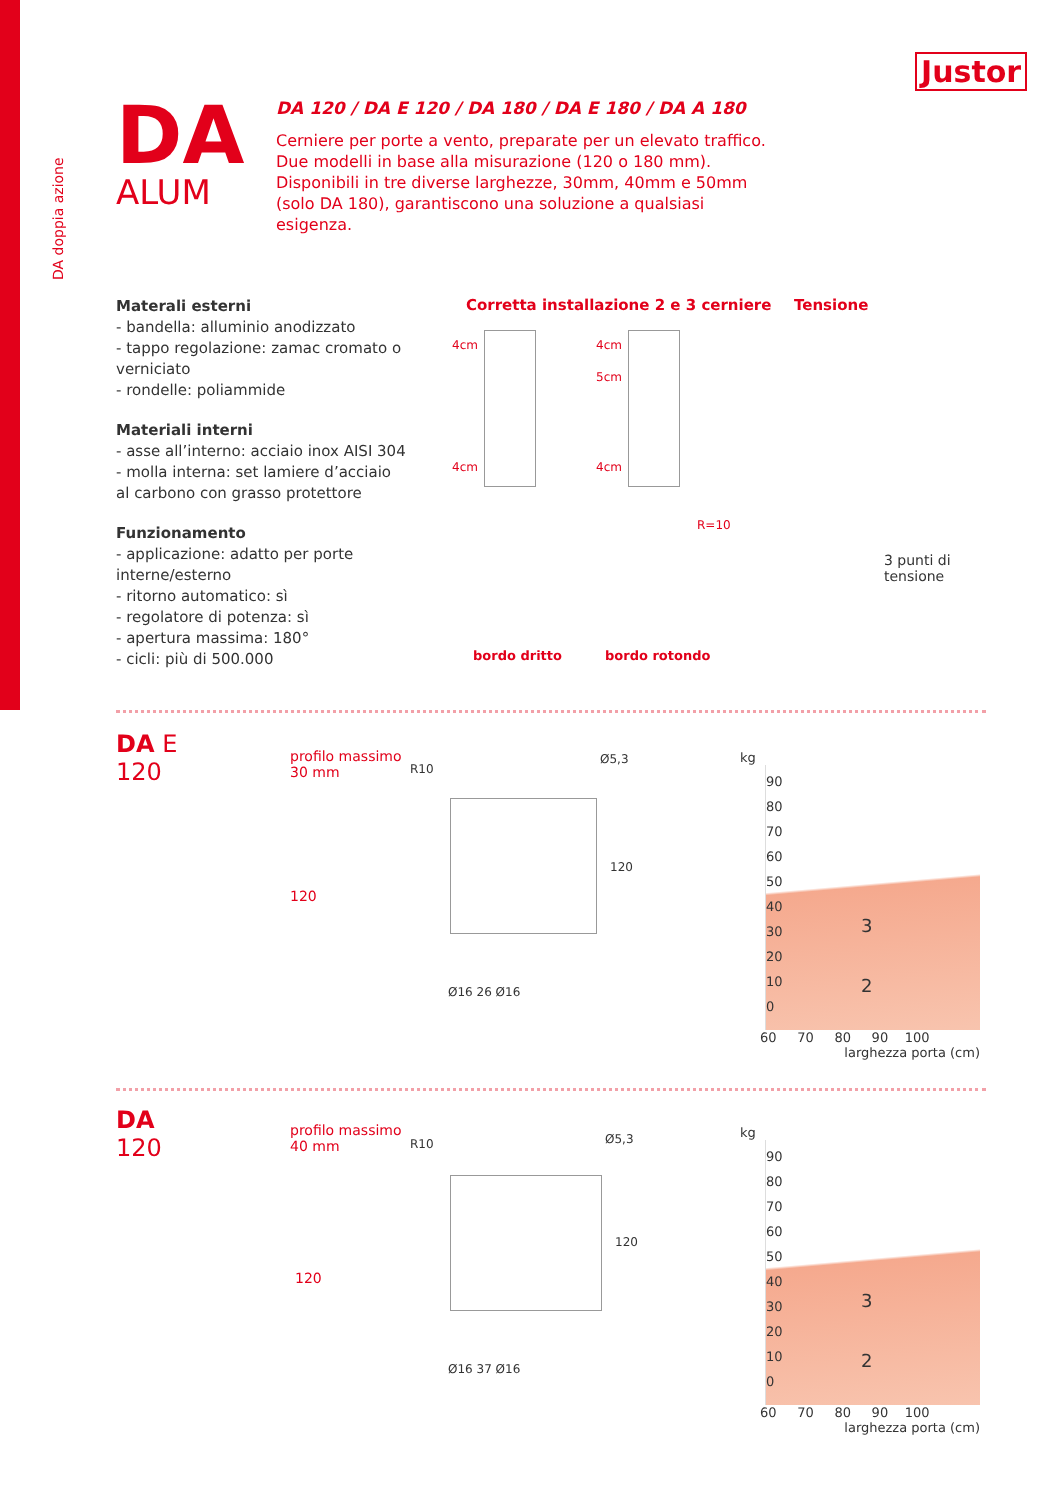Justor
DA doppia azione
DA
ALUM
DA 120 / DA E 120 / DA 180 / DA E 180 / DA A 180
Cerniere per porte a vento, preparate per un elevato traffico. Due modelli in base alla misurazione (120 o 180 mm). Disponibili in tre diverse larghezze, 30mm, 40mm e 50mm (solo DA 180), garantiscono una soluzione a qualsiasi esigenza.
Materali esterni
- bandella: alluminio anodizzato
- tappo regolazione: zamac cromato o verniciato
- rondelle: poliammide
Materiali interni
- asse all’interno: acciaio inox AISI 304
- molla interna: set lamiere d’acciaio al carbono con grasso protettore
Funzionamento
- applicazione: adatto per porte interne/esterno
- ritorno automatico: sì
- regolatore di potenza: sì
- apertura massima: 180°
- cicli: più di 500.000
Corretta installazione 2 e 3 cerniere
4cm 4cm
5cm
4cm 4cm
R=10
bordo dritto bordo rotondo
Tensione
3 punti di
tensione
DA E
120
profilo massimo
30 mm
120
R10
Ø5,3
120
Ø16 26 Ø16
kg
90
80
70
60
50
40
30
20
10
0
3
2
60 70 80 90 100
larghezza porta (cm)
DA
120
profilo massimo
40 mm
120
R10 Ø5,3
120
Ø16 37 Ø16
kg
90
80
70
60
50
40
30
20
10
0
3
2
60 70 80 90 100
larghezza porta (cm)